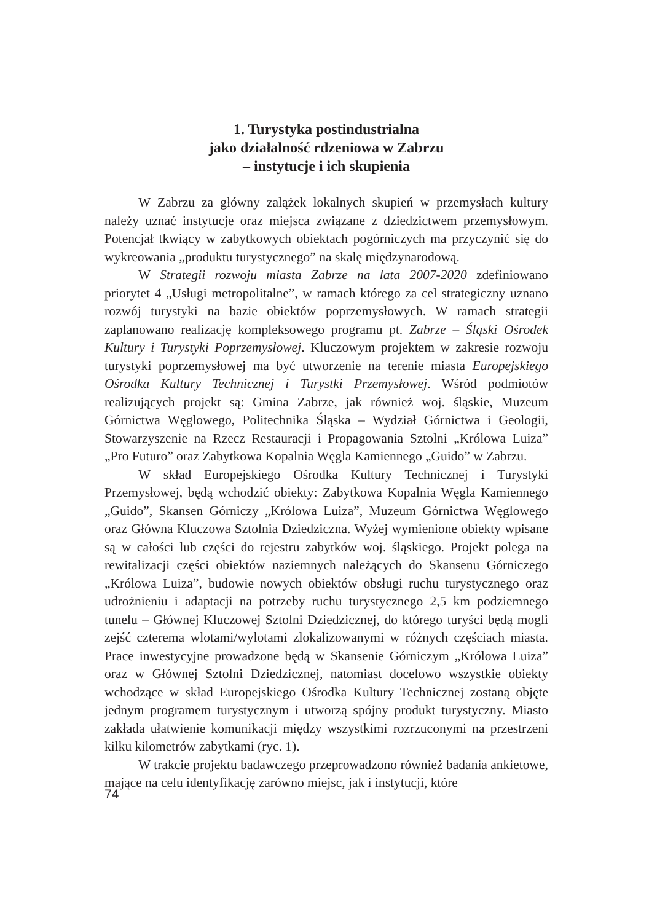1. Turystyka postindustrialna
jako działalność rdzeniowa w Zabrzu
– instytucje i ich skupienia
W Zabrzu za główny zalążek lokalnych skupień w przemysłach kultury należy uznać instytucje oraz miejsca związane z dziedzictwem przemysłowym. Potencjał tkwiący w zabytkowych obiektach pogórniczych ma przyczynić się do wykreowania „produktu turystycznego” na skalę międzynarodową.
W Strategii rozwoju miasta Zabrze na lata 2007-2020 zdefiniowano priorytet 4 „Usługi metropolitalne”, w ramach którego za cel strategiczny uznano rozwój turystyki na bazie obiektów poprzemysłowych. W ramach strategii zaplanowano realizację kompleksowego programu pt. Zabrze – Śląski Ośrodek Kultury i Turystyki Poprzemysłowej. Kluczowym projektem w zakresie rozwoju turystyki poprzemysłowej ma być utworzenie na terenie miasta Europejskiego Ośrodka Kultury Technicznej i Turystki Przemysłowej. Wśród podmiotów realizujących projekt są: Gmina Zabrze, jak również woj. śląskie, Muzeum Górnictwa Węglowego, Politechnika Śląska – Wydział Górnictwa i Geologii, Stowarzyszenie na Rzecz Restauracji i Propagowania Sztolni „Królowa Luiza” „Pro Futuro” oraz Zabytkowa Kopalnia Węgla Kamiennego „Guido” w Zabrzu.
W skład Europejskiego Ośrodka Kultury Technicznej i Turystyki Przemysłowej, będą wchodzić obiekty: Zabytkowa Kopalnia Węgla Kamiennego „Guido”, Skansen Górniczy „Królowa Luiza”, Muzeum Górnictwa Węglowego oraz Główna Kluczowa Sztolnia Dziedziczna. Wyżej wymienione obiekty wpisane są w całości lub części do rejestru zabytków woj. śląskiego. Projekt polega na rewitalizacji części obiektów naziemnych należących do Skansenu Górniczego „Królowa Luiza”, budowie nowych obiektów obsługi ruchu turystycznego oraz udrożnieniu i adaptacji na potrzeby ruchu turystycznego 2,5 km podziemnego tunelu – Głównej Kluczowej Sztolni Dziedzicznej, do którego turyści będą mogli zejść czterema wlotami/wylotami zlokalizowanymi w różnych częściach miasta. Prace inwestycyjne prowadzone będą w Skansenie Górniczym „Królowa Luiza” oraz w Głównej Sztolni Dziedzicznej, natomiast docelowo wszystkie obiekty wchodzące w skład Europejskiego Ośrodka Kultury Technicznej zostaną objęte jednym programem turystycznym i utworzą spójny produkt turystyczny. Miasto zakłada ułatwienie komunikacji między wszystkimi rozrzuconymi na przestrzeni kilku kilometrów zabytkami (ryc. 1).
W trakcie projektu badawczego przeprowadzono również badania ankietowe, mające na celu identyfikację zarówno miejsc, jak i instytucji, które
74